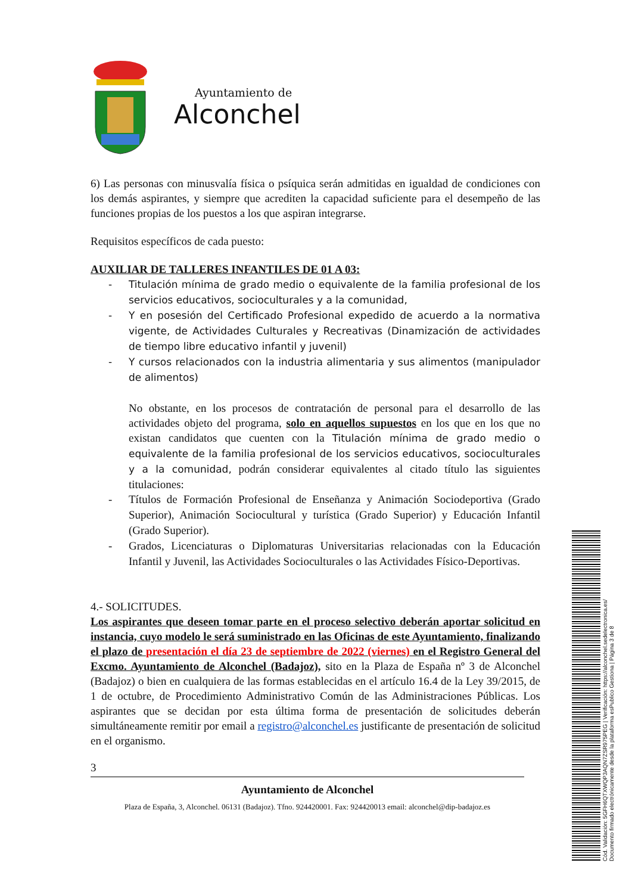Ayuntamiento de
Alconchel
6) Las personas con minusvalía física o psíquica serán admitidas en igualdad de condiciones con los demás aspirantes, y siempre que acrediten la capacidad suficiente para el desempeño de las funciones propias de los puestos a los que aspiran integrarse.
Requisitos específicos de cada puesto:
AUXILIAR DE TALLERES INFANTILES DE 01 A 03:
- Titulación mínima de grado medio o equivalente de la familia profesional de los servicios educativos, socioculturales y a la comunidad,
- Y en posesión del Certificado Profesional expedido de acuerdo a la normativa vigente, de Actividades Culturales y Recreativas (Dinamización de actividades de tiempo libre educativo infantil y juvenil)
- Y cursos relacionados con la industria alimentaria y sus alimentos (manipulador de alimentos)
No obstante, en los procesos de contratación de personal para el desarrollo de las actividades objeto del programa, solo en aquellos supuestos en los que en los que no existan candidatos que cuenten con la Titulación mínima de grado medio o equivalente de la familia profesional de los servicios educativos, socioculturales y a la comunidad, podrán considerar equivalentes al citado título las siguientes titulaciones:
- Títulos de Formación Profesional de Enseñanza y Animación Sociodeportiva (Grado Superior), Animación Sociocultural y turística (Grado Superior) y Educación Infantil (Grado Superior).
- Grados, Licenciaturas o Diplomaturas Universitarias relacionadas con la Educación Infantil y Juvenil, las Actividades Socioculturales o las Actividades Físico-Deportivas.
4.- SOLICITUDES.
Los aspirantes que deseen tomar parte en el proceso selectivo deberán aportar solicitud en instancia, cuyo modelo le será suministrado en las Oficinas de este Ayuntamiento, finalizando el plazo de presentación el día 23 de septiembre de 2022 (viernes) en el Registro General del Excmo. Ayuntamiento de Alconchel (Badajoz), sito en la Plaza de España nº 3 de Alconchel (Badajoz) o bien en cualquiera de las formas establecidas en el artículo 16.4 de la Ley 39/2015, de 1 de octubre, de Procedimiento Administrativo Común de las Administraciones Públicas. Los aspirantes que se decidan por esta última forma de presentación de solicitudes deberán simultáneamente remitir por email a registro@alconchel.es justificante de presentación de solicitud en el organismo.
3
Ayuntamiento de Alconchel
Plaza de España, 3, Alconchel. 06131 (Badajoz). Tfno. 924420001. Fax: 924420013 email: alconchel@dip-badajoz.es
Cód. Validación: 5GFH6QTXWQP3AQN7ZSR975PEG | Verificación: https://alconchel.sedelectronica.es/
Documento firmado electrónicamente desde la plataforma esPublico Gestiona | Página 3 de 8